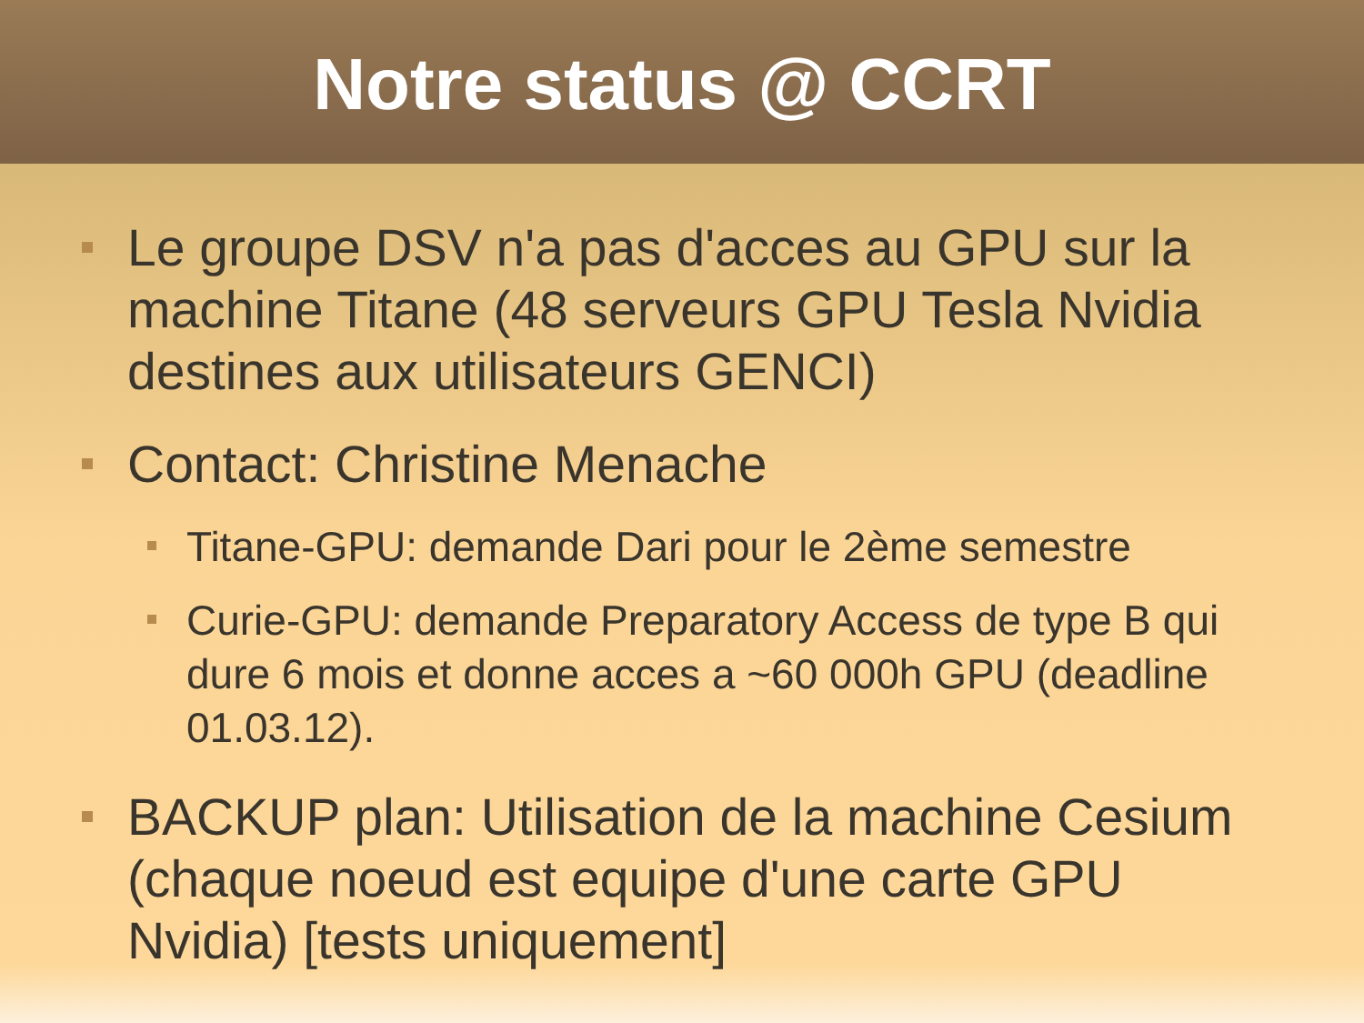Notre status @ CCRT
Le groupe DSV n'a pas d'acces au GPU sur la machine Titane (48 serveurs GPU Tesla Nvidia destines aux utilisateurs GENCI)
Contact: Christine Menache
Titane-GPU: demande Dari pour le 2ème semestre
Curie-GPU: demande Preparatory Access de type B qui dure 6 mois et donne acces a ~60 000h GPU (deadline 01.03.12).
BACKUP plan: Utilisation de la machine Cesium (chaque noeud est equipe d'une carte GPU Nvidia) [tests uniquement]